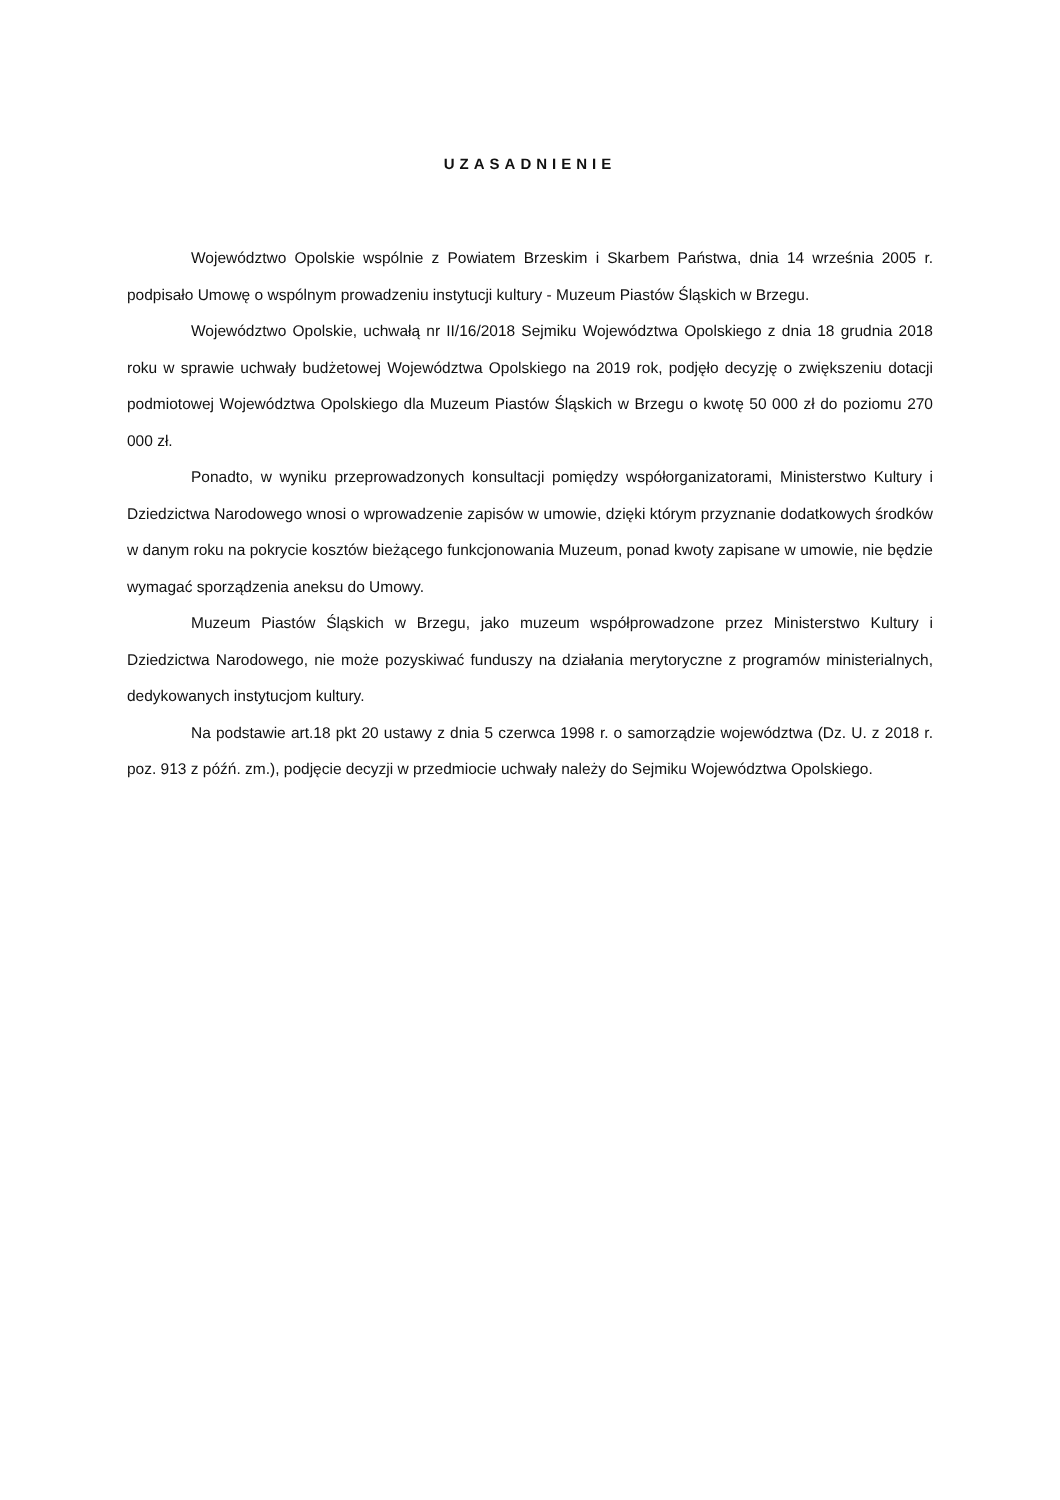UZASADNIENIE
Województwo Opolskie wspólnie z Powiatem Brzeskim i Skarbem Państwa, dnia 14 września 2005 r. podpisało Umowę o wspólnym prowadzeniu instytucji kultury - Muzeum Piastów Śląskich w Brzegu.
Województwo Opolskie, uchwałą nr II/16/2018 Sejmiku Województwa Opolskiego z dnia 18 grudnia 2018 roku w sprawie uchwały budżetowej Województwa Opolskiego na 2019 rok, podjęło decyzję o zwiększeniu dotacji podmiotowej Województwa Opolskiego dla Muzeum Piastów Śląskich w Brzegu o kwotę 50 000 zł do poziomu 270 000 zł.
Ponadto, w wyniku przeprowadzonych konsultacji pomiędzy współorganizatorami, Ministerstwo Kultury i Dziedzictwa Narodowego wnosi o wprowadzenie zapisów w umowie, dzięki którym przyznanie dodatkowych środków w danym roku na pokrycie kosztów bieżącego funkcjonowania Muzeum, ponad kwoty zapisane w umowie, nie będzie wymagać sporządzenia aneksu do Umowy.
Muzeum Piastów Śląskich w Brzegu, jako muzeum współprowadzone przez Ministerstwo Kultury i Dziedzictwa Narodowego, nie może pozyskiwać funduszy na działania merytoryczne z programów ministerialnych, dedykowanych instytucjom kultury.
Na podstawie art.18 pkt 20 ustawy z dnia 5 czerwca 1998 r. o samorządzie województwa (Dz. U. z 2018 r. poz. 913 z późń. zm.), podjęcie decyzji w przedmiocie uchwały należy do Sejmiku Województwa Opolskiego.